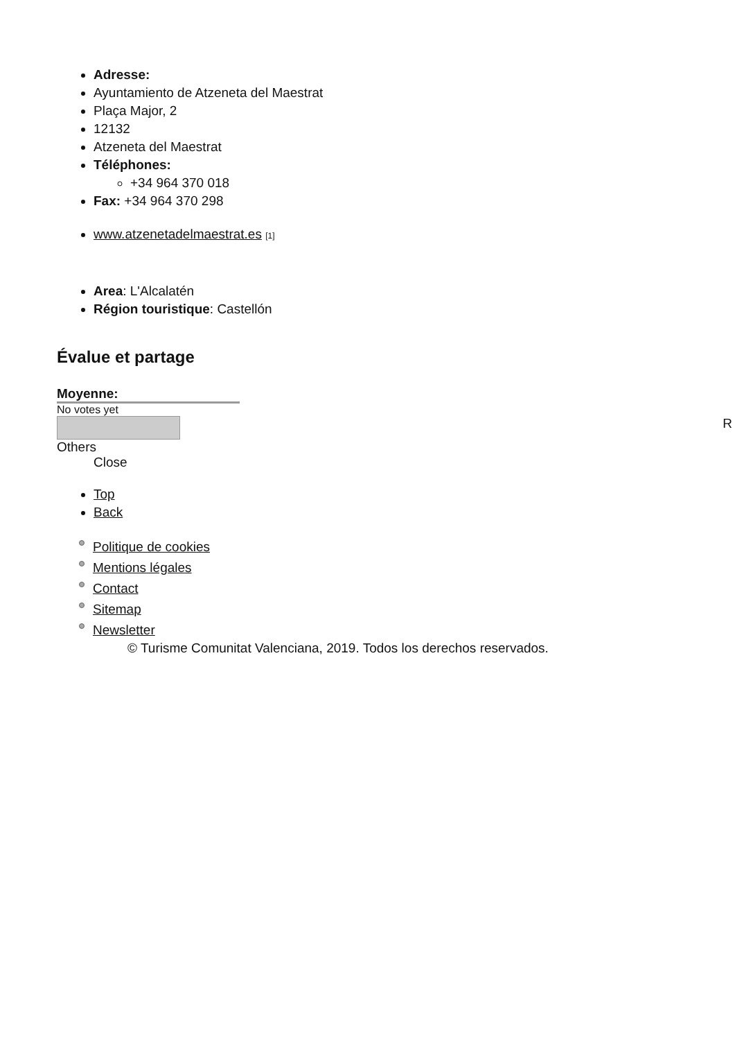Adresse:
Ayuntamiento de Atzeneta del Maestrat
Plaça Major, 2
12132
Atzeneta del Maestrat
Téléphones:
+34 964 370 018
Fax: +34 964 370 298
www.atzenetadelmaestrat.es [1]
Area: L'Alcalatén
Région touristique: Castellón
Évalue et partage
Moyenne:
No votes yet
R
Others
Close
Top
Back
Politique de cookies
Mentions légales
Contact
Sitemap
Newsletter
© Turisme Comunitat Valenciana, 2019. Todos los derechos reservados.